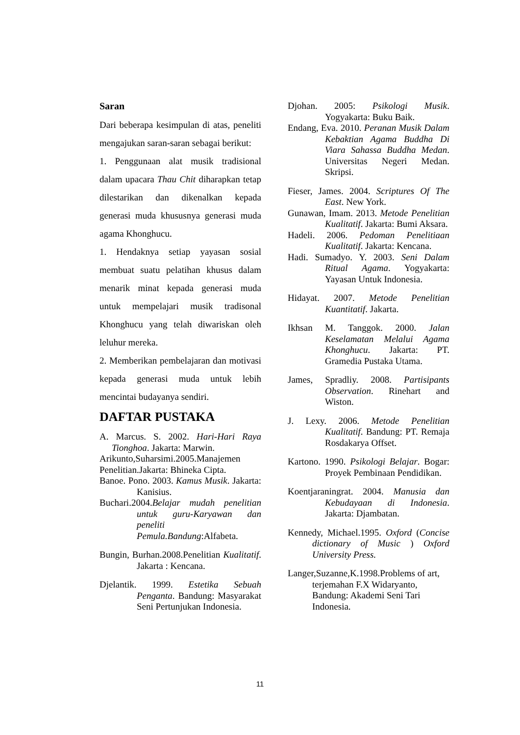Saran
Dari beberapa kesimpulan di atas, peneliti mengajukan saran-saran sebagai berikut:
1. Penggunaan alat musik tradisional dalam upacara Thau Chit diharapkan tetap dilestarikan dan dikenalkan kepada generasi muda khususnya generasi muda agama Khonghucu.
1. Hendaknya setiap yayasan sosial membuat suatu pelatihan khusus dalam menarik minat kepada generasi muda untuk mempelajari musik tradisonal Khonghucu yang telah diwariskan oleh leluhur mereka.
2. Memberikan pembelajaran dan motivasi kepada generasi muda untuk lebih mencintai budayanya sendiri.
DAFTAR PUSTAKA
A. Marcus. S. 2002. Hari-Hari Raya Tionghoa. Jakarta: Marwin.
Arikunto,Suharsimi.2005.Manajemen Penelitian.Jakarta: Bhineka Cipta.
Banoe. Pono. 2003. Kamus Musik. Jakarta: Kanisius.
Buchari.2004.Belajar mudah penelitian untuk guru-Karyawan dan peneliti Pemula.Bandung:Alfabeta.
Bungin, Burhan.2008.Penelitian Kualitatif. Jakarta : Kencana.
Djelantik. 1999. Estetika Sebuah Penganta. Bandung: Masyarakat Seni Pertunjukan Indonesia.
Djohan. 2005: Psikologi Musik. Yogyakarta: Buku Baik.
Endang, Eva. 2010. Peranan Musik Dalam Kebaktian Agama Buddha Di Viara Sahassa Buddha Medan. Universitas Negeri Medan. Skripsi.
Fieser, James. 2004. Scriptures Of The East. New York.
Gunawan, Imam. 2013. Metode Penelitian Kualitatif. Jakarta: Bumi Aksara.
Hadeli. 2006. Pedoman Penelitiaan Kualitatif. Jakarta: Kencana.
Hadi. Sumadyo. Y. 2003. Seni Dalam Ritual Agama. Yogyakarta: Yayasan Untuk Indonesia.
Hidayat. 2007. Metode Penelitian Kuantitatif. Jakarta.
Ikhsan M. Tanggok. 2000. Jalan Keselamatan Melalui Agama Khonghucu. Jakarta: PT. Gramedia Pustaka Utama.
James, Spradliy. 2008. Partisipants Observation. Rinehart and Wiston.
J. Lexy. 2006. Metode Penelitian Kualitatif. Bandung: PT. Remaja Rosdakarya Offset.
Kartono. 1990. Psikologi Belajar. Bogar: Proyek Pembinaan Pendidikan.
Koentjaraningrat. 2004. Manusia dan Kebudayaan di Indonesia. Jakarta: Djambatan.
Kennedy, Michael.1995. Oxford (Concise dictionary of Music ) Oxford University Press.
Langer,Suzanne,K.1998.Problems of art, terjemahan F.X Widaryanto, Bandung: Akademi Seni Tari Indonesia.
11